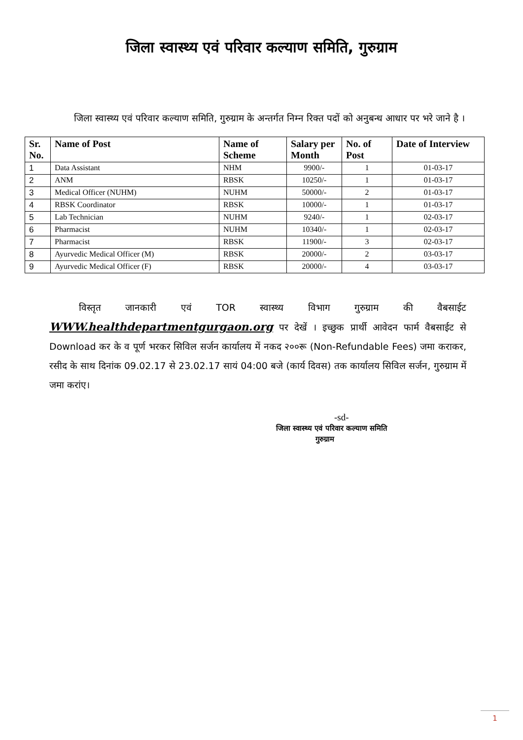जिला स्वास्थ्य एवं परिवार कल्याण समिति, गुरुग्राम
जिला स्वास्थ्य एवं परिवार कल्याण समिति, गुरुग्राम के अन्तर्गत निम्न रिक्त पदों को अनुबन्ध आधार पर भरे जाने है ।
| Sr. No. | Name of Post | Name of Scheme | Salary per Month | No. of Post | Date of Interview |
| --- | --- | --- | --- | --- | --- |
| 1 | Data Assistant | NHM | 9900/- | 1 | 01-03-17 |
| 2 | ANM | RBSK | 10250/- | 1 | 01-03-17 |
| 3 | Medical Officer (NUHM) | NUHM | 50000/- | 2 | 01-03-17 |
| 4 | RBSK Coordinator | RBSK | 10000/- | 1 | 01-03-17 |
| 5 | Lab Technician | NUHM | 9240/- | 1 | 02-03-17 |
| 6 | Pharmacist | NUHM | 10340/- | 1 | 02-03-17 |
| 7 | Pharmacist | RBSK | 11900/- | 3 | 02-03-17 |
| 8 | Ayurvedic Medical Officer (M) | RBSK | 20000/- | 2 | 03-03-17 |
| 9 | Ayurvedic Medical Officer (F) | RBSK | 20000/- | 4 | 03-03-17 |
विस्तृत जानकारी एवं TOR स्वास्थ्य विभाग गुरुग्राम की वैबसाईट WWW.healthdepartmentgurgaon.org पर देखें । इच्छुक प्रार्थी आवेदन फार्म वैबसाईट से Download कर के व पूर्ण भरकर सिविल सर्जन कार्यालय में नकद २००रू (Non-Refundable Fees) जमा कराकर, रसीद के साथ दिनांक 09.02.17 से 23.02.17 सायं 04:00 बजे (कार्य दिवस) तक कार्यालय सिविल सर्जन, गुरुग्राम में जमा करांए।
-sd-
जिला स्वास्थ्य एवं परिवार कल्याण समिति
गुरुग्राम
1